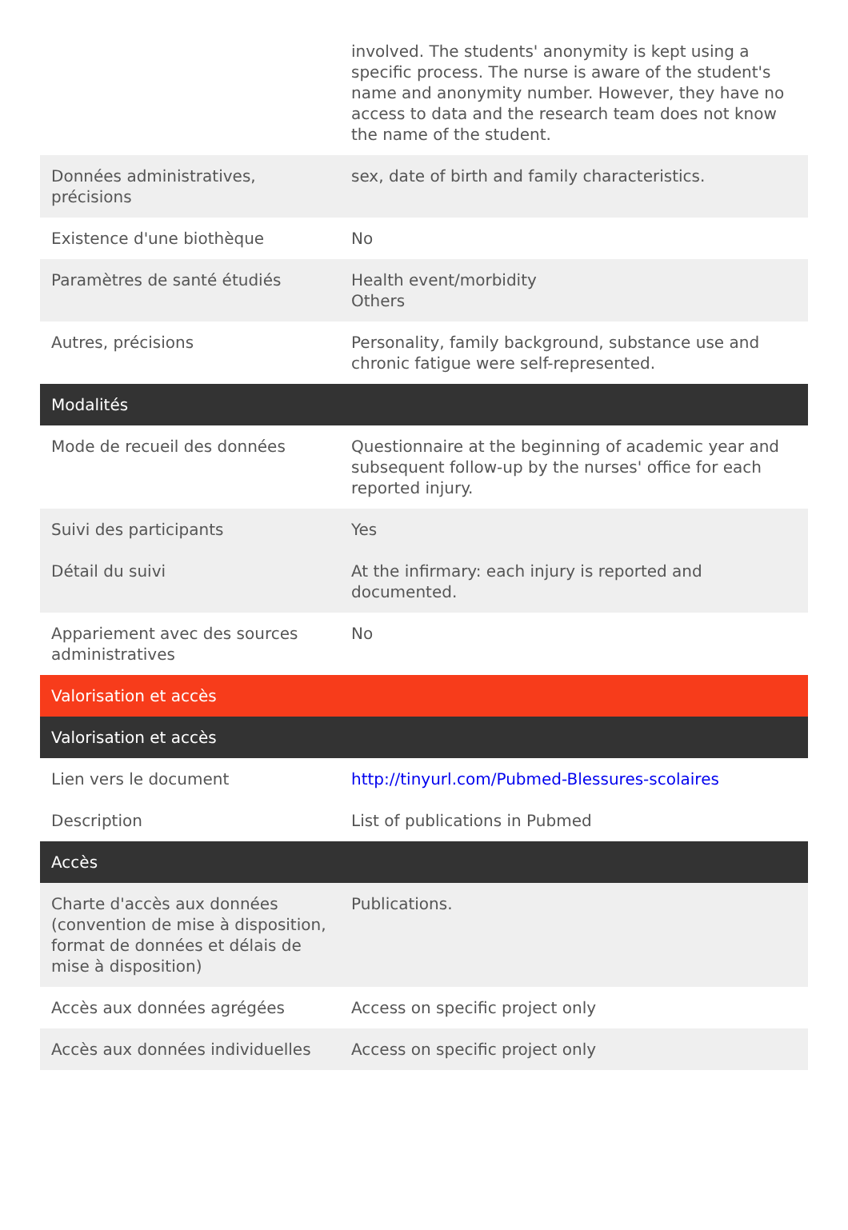| | involved. The students' anonymity is kept using a specific process. The nurse is aware of the student's name and anonymity number. However, they have no access to data and the research team does not know the name of the student. |
| Données administratives, précisions | sex, date of birth and family characteristics. |
| Existence d'une biothèque | No |
| Paramètres de santé étudiés | Health event/morbidity Others |
| Autres, précisions | Personality, family background, substance use and chronic fatigue were self-represented. |
| Modalités | |
| Mode de recueil des données | Questionnaire at the beginning of academic year and subsequent follow-up by the nurses' office for each reported injury. |
| Suivi des participants | Yes |
| Détail du suivi | At the infirmary: each injury is reported and documented. |
| Appariement avec des sources administratives | No |
| Valorisation et accès | |
| Valorisation et accès | |
| Lien vers le document | http://tinyurl.com/Pubmed-Blessures-scolaires |
| Description | List of publications in Pubmed |
| Accès | |
| Charte d'accès aux données (convention de mise à disposition, format de données et délais de mise à disposition) | Publications. |
| Accès aux données agrégées | Access on specific project only |
| Accès aux données individuelles | Access on specific project only |